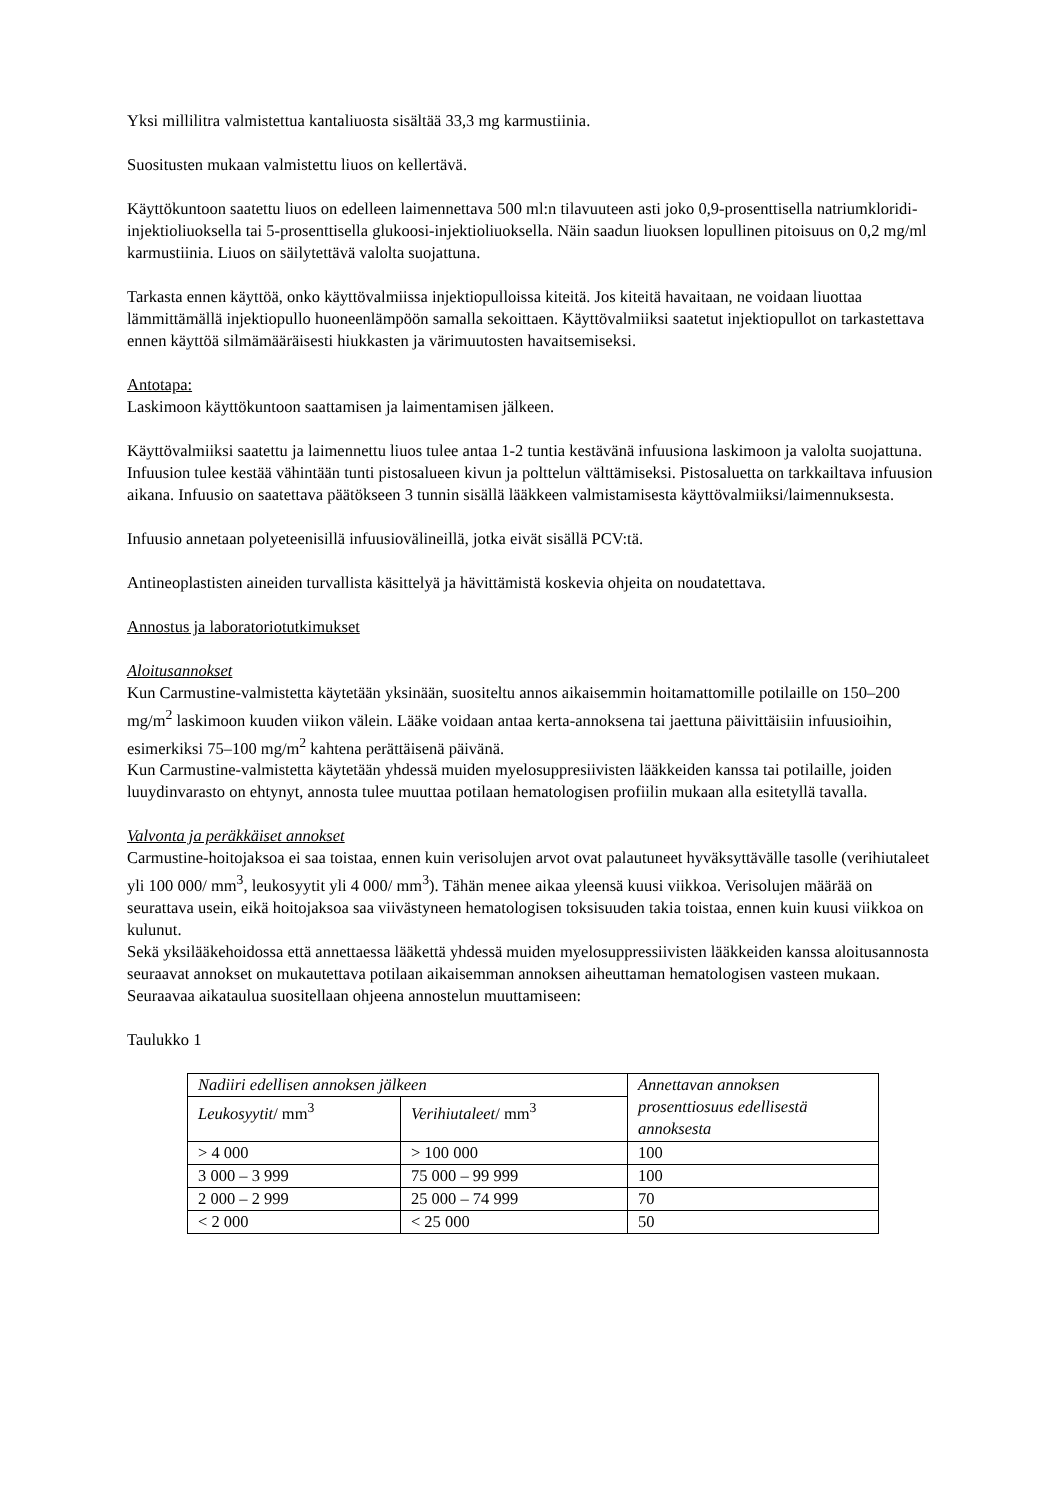Yksi millilitra valmistettua kantaliuosta sisältää 33,3 mg karmustiinia.
Suositusten mukaan valmistettu liuos on kellertävä.
Käyttökuntoon saatettu liuos on edelleen laimennettava 500 ml:n tilavuuteen asti joko 0,9-prosenttisella natriumkloridi-injektioliuoksella tai 5-prosenttisella glukoosi-injektioliuoksella. Näin saadun liuoksen lopullinen pitoisuus on 0,2 mg/ml karmustiinia. Liuos on säilytettävä valolta suojattuna.
Tarkasta ennen käyttöä, onko käyttövalmiissa injektiopulloissa kiteitä. Jos kiteitä havaitaan, ne voidaan liuottaa lämmittämällä injektiopullo huoneenlämpöön samalla sekoittaen. Käyttövalmiiksi saatetut injektiopullot on tarkastettava ennen käyttöä silmämääräisesti hiukkasten ja värimuutosten havaitsemiseksi.
Antotapa:
Laskimoon käyttökuntoon saattamisen ja laimentamisen jälkeen.
Käyttövalmiiksi saatettu ja laimennettu liuos tulee antaa 1-2 tuntia kestävänä infuusiona laskimoon ja valolta suojattuna.
Infuusion tulee kestää vähintään tunti pistosalueen kivun ja polttelun välttämiseksi. Pistosaluetta on tarkkailtava infuusion aikana. Infuusio on saatettava päätökseen 3 tunnin sisällä lääkkeen valmistamisesta käyttövalmiiksi/laimennuksesta.
Infuusio annetaan polyeteenisillä infuusiovälineillä, jotka eivät sisällä PCV:tä.
Antineoplastisten aineiden turvallista käsittelyä ja hävittämistä koskevia ohjeita on noudatettava.
Annostus ja laboratoriotutkimukset
Aloitusannokset
Kun Carmustine-valmistetta käytetään yksinään, suositeltu annos aikaisemmin hoitamattomille potilaille on 150–200 mg/m<sup>2</sup> laskimoon kuuden viikon välein. Lääke voidaan antaa kerta-annoksena tai jaettuna päivittäisiin infuusioihin, esimerkiksi 75–100 mg/m<sup>2</sup> kahtena perättäisenä päivänä.
Kun Carmustine-valmistetta käytetään yhdessä muiden myelosuppresiivisten lääkkeiden kanssa tai potilaille, joiden luuydinvarasto on ehtynyt, annosta tulee muuttaa potilaan hematologisen profiilin mukaan alla esitetyllä tavalla.
Valvonta ja peräkkäiset annokset
Carmustine-hoitojaksoa ei saa toistaa, ennen kuin verisolujen arvot ovat palautuneet hyväksyttävälle tasolle (verihiutaleet yli 100 000/ mm<sup>3</sup>, leukosyytit yli 4 000/ mm<sup>3</sup>). Tähän menee aikaa yleensä kuusi viikkoa. Verisolujen määrää on seurattava usein, eikä hoitojaksoa saa viivästyneen hematologisen toksisuuden takia toistaa, ennen kuin kuusi viikkoa on kulunut.
Sekä yksilääkehoidossa että annettaessa lääkettä yhdessä muiden myelosuppressiivisten lääkkeiden kanssa aloitusannosta seuraavat annokset on mukautettava potilaan aikaisemman annoksen aiheuttaman hematologisen vasteen mukaan. Seuraavaa aikataulua suositellaan ohjeena annostelun muuttamiseen:
Taulukko 1
| Nadiiri edellisen annoksen jälkeen | | Annettavan annoksen prosenttiosuus edellisestä annoksesta |
| Leukosyytit / mm<sup>3</sup> | Verihiutaleet / mm<sup>3</sup> | |
| > 4 000 | > 100 000 | 100 |
| 3 000 – 3 999 | 75 000 – 99 999 | 100 |
| 2 000 – 2 999 | 25 000 – 74 999 | 70 |
| < 2 000 | < 25 000 | 50 |